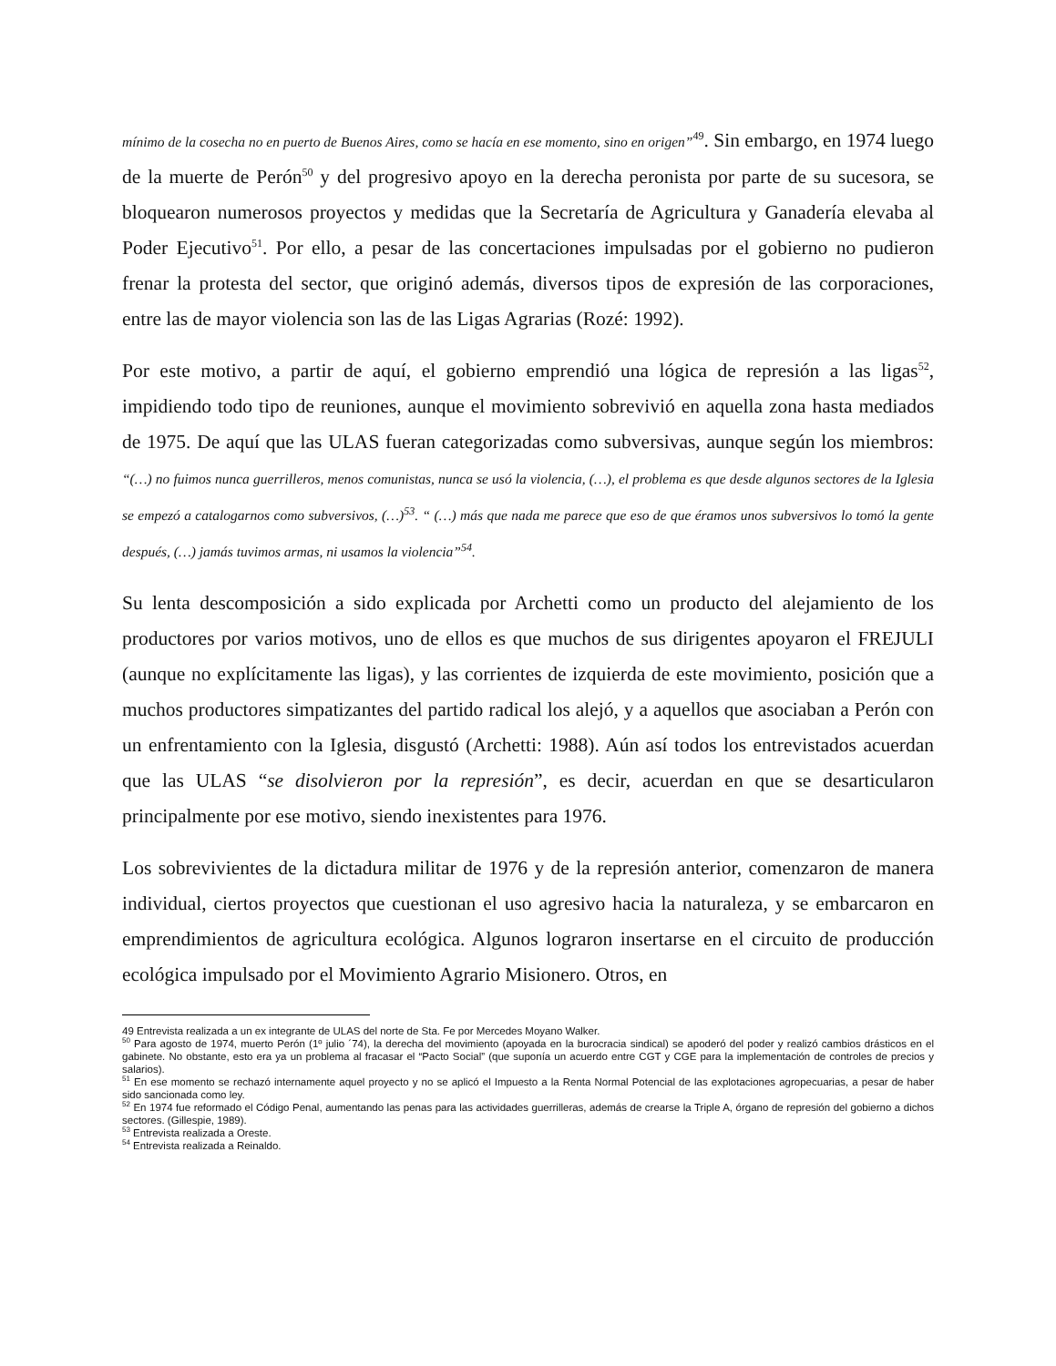mínimo de la cosecha no en puerto de Buenos Aires, como se hacía en ese momento, sino en origen”<sup>49</sup>. Sin embargo, en 1974 luego de la muerte de Perón<sup>50</sup> y del progresivo apoyo en la derecha peronista por parte de su sucesora, se bloquearon numerosos proyectos y medidas que la Secretaría de Agricultura y Ganadería elevaba al Poder Ejecutivo<sup>51</sup>. Por ello, a pesar de las concertaciones impulsadas por el gobierno no pudieron frenar la protesta del sector, que originó además, diversos tipos de expresión de las corporaciones, entre las de mayor violencia son las de las Ligas Agrarias (Rozé: 1992).
Por este motivo, a partir de aquí, el gobierno emprendió una lógica de represión a las ligas<sup>52</sup>, impidiendo todo tipo de reuniones, aunque el movimiento sobrevivió en aquella zona hasta mediados de 1975. De aquí que las ULAS fueran categorizadas como subversivas, aunque según los miembros: “(…) no fuimos nunca guerrilleros, menos comunistas, nunca se usó la violencia, (…), el problema es que desde algunos sectores de la Iglesia se empezó a catalogarnos como subversivos, (…)<sup>53</sup>. “ (…) más que nada me parece que eso de que éramos unos subversivos lo tomó la gente después, (…) jamás tuvimos armas, ni usamos la violencia”<sup>54</sup>.
Su lenta descomposición a sido explicada por Archetti como un producto del alejamiento de los productores por varios motivos, uno de ellos es que muchos de sus dirigentes apoyaron el FREJULI (aunque no explícitamente las ligas), y las corrientes de izquierda de este movimiento, posición que a muchos productores simpatizantes del partido radical los alejó, y a aquellos que asociaban a Perón con un enfrentamiento con la Iglesia, disgustó (Archetti: 1988). Aún así todos los entrevistados acuerdan que las ULAS “se disolvieron por la represión”, es decir, acuerdan en que se desarticularon principalmente por ese motivo, siendo inexistentes para 1976.
Los sobrevivientes de la dictadura militar de 1976 y de la represión anterior, comenzaron de manera individual, ciertos proyectos que cuestionan el uso agresivo hacia la naturaleza, y se embarcaron en emprendimientos de agricultura ecológica. Algunos lograron insertarse en el circuito de producción ecológica impulsado por el Movimiento Agrario Misionero. Otros, en
49 Entrevista realizada a un ex integrante de ULAS del norte de Sta. Fe por Mercedes Moyano Walker.
<sup>50</sup> Para agosto de 1974, muerto Perón (1º julio ´74), la derecha del movimiento (apoyada en la burocracia sindical) se apoderó del poder y realizó cambios drásticos en el gabinete. No obstante, esto era ya un problema al fracasar el “Pacto Social” (que suponía un acuerdo entre CGT y CGE para la implementación de controles de precios y salarios).
<sup>51</sup> En ese momento se rechazó internamente aquel proyecto y no se aplicó el Impuesto a la Renta Normal Potencial de las explotaciones agropecuarias, a pesar de haber sido sancionada como ley.
<sup>52</sup> En 1974 fue reformado el Código Penal, aumentando las penas para las actividades guerrilleras, además de crearse la Triple A, órgano de represión del gobierno a dichos sectores. (Gillespie, 1989).
<sup>53</sup> Entrevista realizada a Oreste.
<sup>54</sup> Entrevista realizada a Reinaldo.